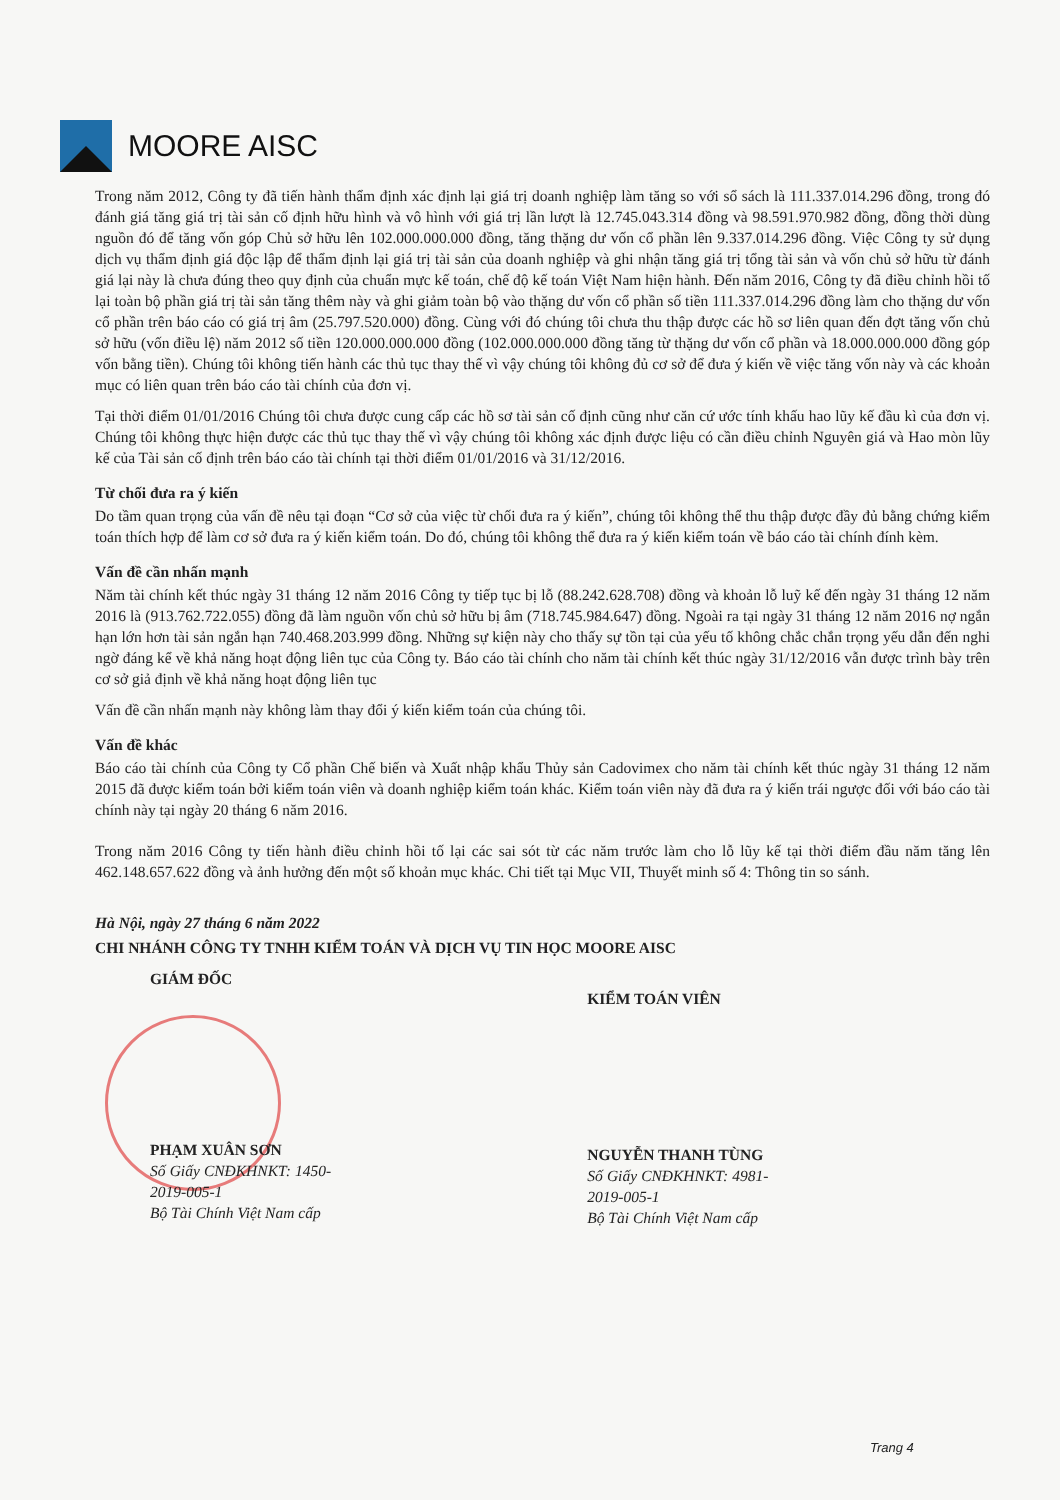MOORE AISC
Trong năm 2012, Công ty đã tiến hành thẩm định xác định lại giá trị doanh nghiệp làm tăng so với sổ sách là 111.337.014.296 đồng, trong đó đánh giá tăng giá trị tài sản cố định hữu hình và vô hình với giá trị lần lượt là 12.745.043.314 đồng và 98.591.970.982 đồng, đồng thời dùng nguồn đó để tăng vốn góp Chủ sở hữu lên 102.000.000.000 đồng, tăng thặng dư vốn cổ phần lên 9.337.014.296 đồng. Việc Công ty sử dụng dịch vụ thẩm định giá độc lập để thẩm định lại giá trị tài sản của doanh nghiệp và ghi nhận tăng giá trị tổng tài sản và vốn chủ sở hữu từ đánh giá lại này là chưa đúng theo quy định của chuẩn mực kế toán, chế độ kế toán Việt Nam hiện hành. Đến năm 2016, Công ty đã điều chỉnh hồi tố lại toàn bộ phần giá trị tài sản tăng thêm này và ghi giảm toàn bộ vào thặng dư vốn cổ phần số tiền 111.337.014.296 đồng làm cho thặng dư vốn cổ phần trên báo cáo có giá trị âm (25.797.520.000) đồng. Cùng với đó chúng tôi chưa thu thập được các hồ sơ liên quan đến đợt tăng vốn chủ sở hữu (vốn điều lệ) năm 2012 số tiền 120.000.000.000 đồng (102.000.000.000 đồng tăng từ thặng dư vốn cổ phần và 18.000.000.000 đồng góp vốn bằng tiền). Chúng tôi không tiến hành các thủ tục thay thế vì vậy chúng tôi không đủ cơ sở để đưa ý kiến về việc tăng vốn này và các khoản mục có liên quan trên báo cáo tài chính của đơn vị.
Tại thời điểm 01/01/2016 Chúng tôi chưa được cung cấp các hồ sơ tài sản cố định cũng như căn cứ ước tính khấu hao lũy kế đầu kì của đơn vị. Chúng tôi không thực hiện được các thủ tục thay thế vì vậy chúng tôi không xác định được liệu có cần điều chỉnh Nguyên giá và Hao mòn lũy kế của Tài sản cố định trên báo cáo tài chính tại thời điểm 01/01/2016 và 31/12/2016.
Từ chối đưa ra ý kiến
Do tầm quan trọng của vấn đề nêu tại đoạn “Cơ sở của việc từ chối đưa ra ý kiến”, chúng tôi không thể thu thập được đầy đủ bằng chứng kiểm toán thích hợp để làm cơ sở đưa ra ý kiến kiểm toán. Do đó, chúng tôi không thể đưa ra ý kiến kiểm toán về báo cáo tài chính đính kèm.
Vấn đề cần nhấn mạnh
Năm tài chính kết thúc ngày 31 tháng 12 năm 2016 Công ty tiếp tục bị lỗ (88.242.628.708) đồng và khoản lỗ luỹ kế đến ngày 31 tháng 12 năm 2016 là (913.762.722.055) đồng đã làm nguồn vốn chủ sở hữu bị âm (718.745.984.647) đồng. Ngoài ra tại ngày 31 tháng 12 năm 2016 nợ ngắn hạn lớn hơn tài sản ngắn hạn 740.468.203.999 đồng. Những sự kiện này cho thấy sự tồn tại của yếu tố không chắc chắn trọng yếu dẫn đến nghi ngờ đáng kể về khả năng hoạt động liên tục của Công ty. Báo cáo tài chính cho năm tài chính kết thúc ngày 31/12/2016 vẫn được trình bày trên cơ sở giả định về khả năng hoạt động liên tục
Vấn đề cần nhấn mạnh này không làm thay đổi ý kiến kiểm toán của chúng tôi.
Vấn đề khác
Báo cáo tài chính của Công ty Cổ phần Chế biến và Xuất nhập khẩu Thủy sản Cadovimex cho năm tài chính kết thúc ngày 31 tháng 12 năm 2015 đã được kiểm toán bởi kiểm toán viên và doanh nghiệp kiểm toán khác. Kiểm toán viên này đã đưa ra ý kiến trái ngược đối với báo cáo tài chính này tại ngày 20 tháng 6 năm 2016.
Trong năm 2016 Công ty tiến hành điều chỉnh hồi tố lại các sai sót từ các năm trước làm cho lỗ lũy kế tại thời điểm đầu năm tăng lên 462.148.657.622 đồng và ảnh hưởng đến một số khoản mục khác. Chi tiết tại Mục VII, Thuyết minh số 4: Thông tin so sánh.
Hà Nội, ngày 27 tháng 6 năm 2022
CHI NHÁNH CÔNG TY TNHH KIỂM TOÁN VÀ DỊCH VỤ TIN HỌC MOORE AISC
GIÁM ĐỐC
PHẠM XUÂN SƠN
Số Giấy CNĐKHNKT: 1450-2019-005-1
Bộ Tài Chính Việt Nam cấp
KIỂM TOÁN VIÊN
NGUYỄN THANH TÙNG
Số Giấy CNĐKHNKT: 4981-2019-005-1
Bộ Tài Chính Việt Nam cấp
Trang 4